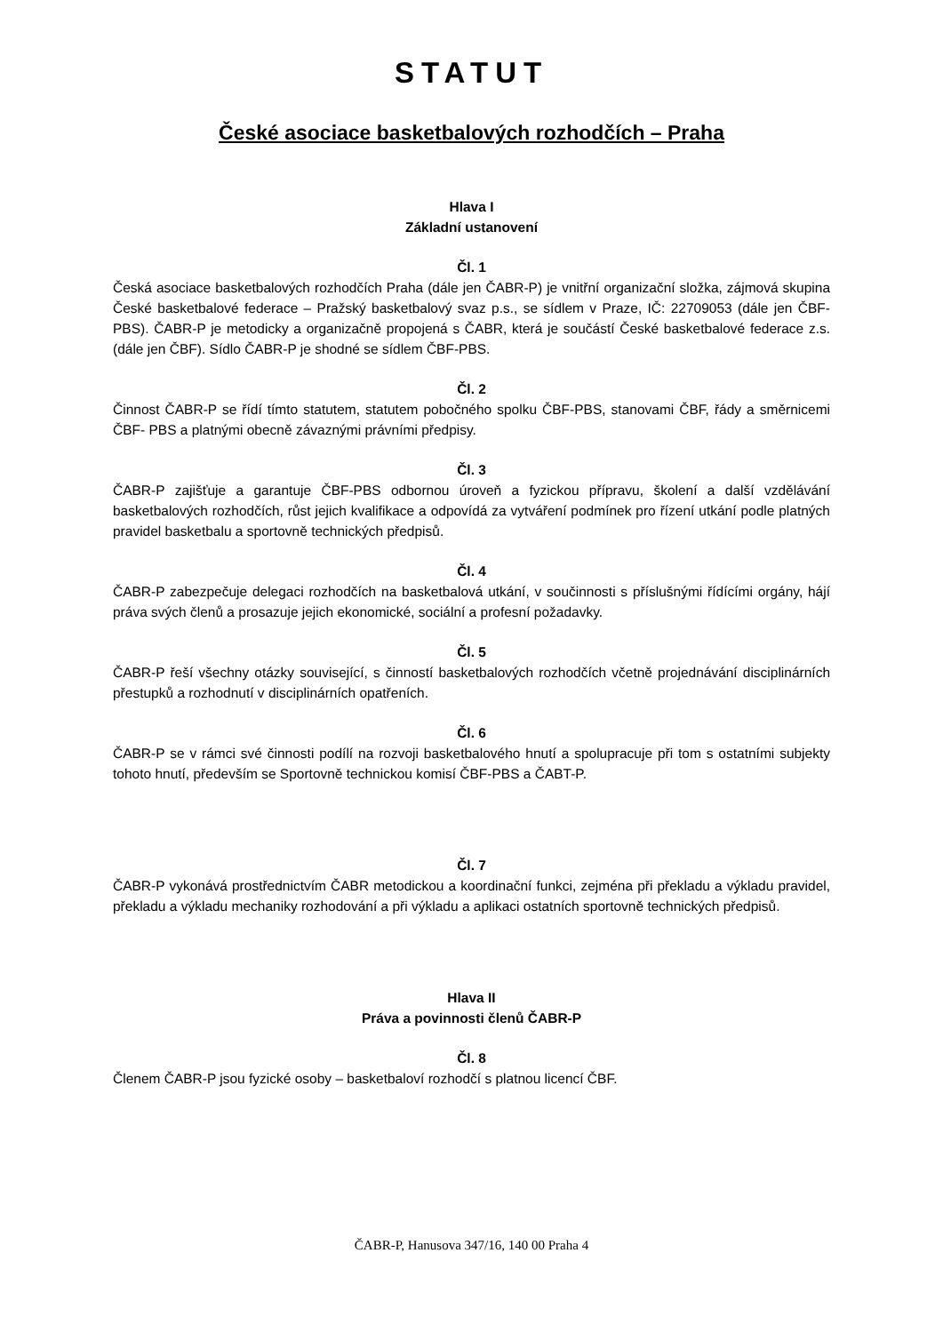STATUT
České asociace basketbalových rozhodčích – Praha
Hlava I
Základní ustanovení
Čl. 1
Česká asociace basketbalových rozhodčích Praha (dále jen ČABR-P) je vnitřní organizační složka, zájmová skupina České basketbalové federace – Pražský basketbalový svaz p.s., se sídlem v Praze, IČ: 22709053 (dále jen ČBF-PBS). ČABR-P je metodicky a organizačně propojená s ČABR, která je součástí České basketbalové federace z.s. (dále jen ČBF). Sídlo ČABR-P je shodné se sídlem ČBF-PBS.
Čl. 2
Činnost ČABR-P se řídí tímto statutem, statutem pobočného spolku ČBF-PBS, stanovami ČBF, řády a směrnicemi ČBF- PBS a platnými obecně závaznými právními předpisy.
Čl. 3
ČABR-P zajišťuje a garantuje ČBF-PBS odbornou úroveň a fyzickou přípravu, školení a další vzdělávání basketbalových rozhodčích, růst jejich kvalifikace a odpovídá za vytváření podmínek pro řízení utkání podle platných pravidel basketbalu a sportovně technických předpisů.
Čl. 4
ČABR-P zabezpečuje delegaci rozhodčích na basketbalová utkání, v součinnosti s příslušnými řídícími orgány, hájí práva svých členů a prosazuje jejich ekonomické, sociální a profesní požadavky.
Čl. 5
ČABR-P řeší všechny otázky související, s činností basketbalových rozhodčích včetně projednávání disciplinárních přestupků a rozhodnutí v disciplinárních opatřeních.
Čl. 6
ČABR-P se v rámci své činnosti podílí na rozvoji basketbalového hnutí a spolupracuje při tom s ostatními subjekty tohoto hnutí, především se Sportovně technickou komisí ČBF-PBS a ČABT-P.
Čl. 7
ČABR-P vykonává prostřednictvím ČABR metodickou a koordinační funkci, zejména při překladu a výkladu pravidel, překladu a výkladu mechaniky rozhodování a při výkladu a aplikaci ostatních sportovně technických předpisů.
Hlava II
Práva a povinnosti členů ČABR-P
Čl. 8
Členem ČABR-P jsou fyzické osoby – basketbaloví rozhodčí s platnou licencí ČBF.
ČABR-P, Hanusova 347/16, 140 00 Praha 4